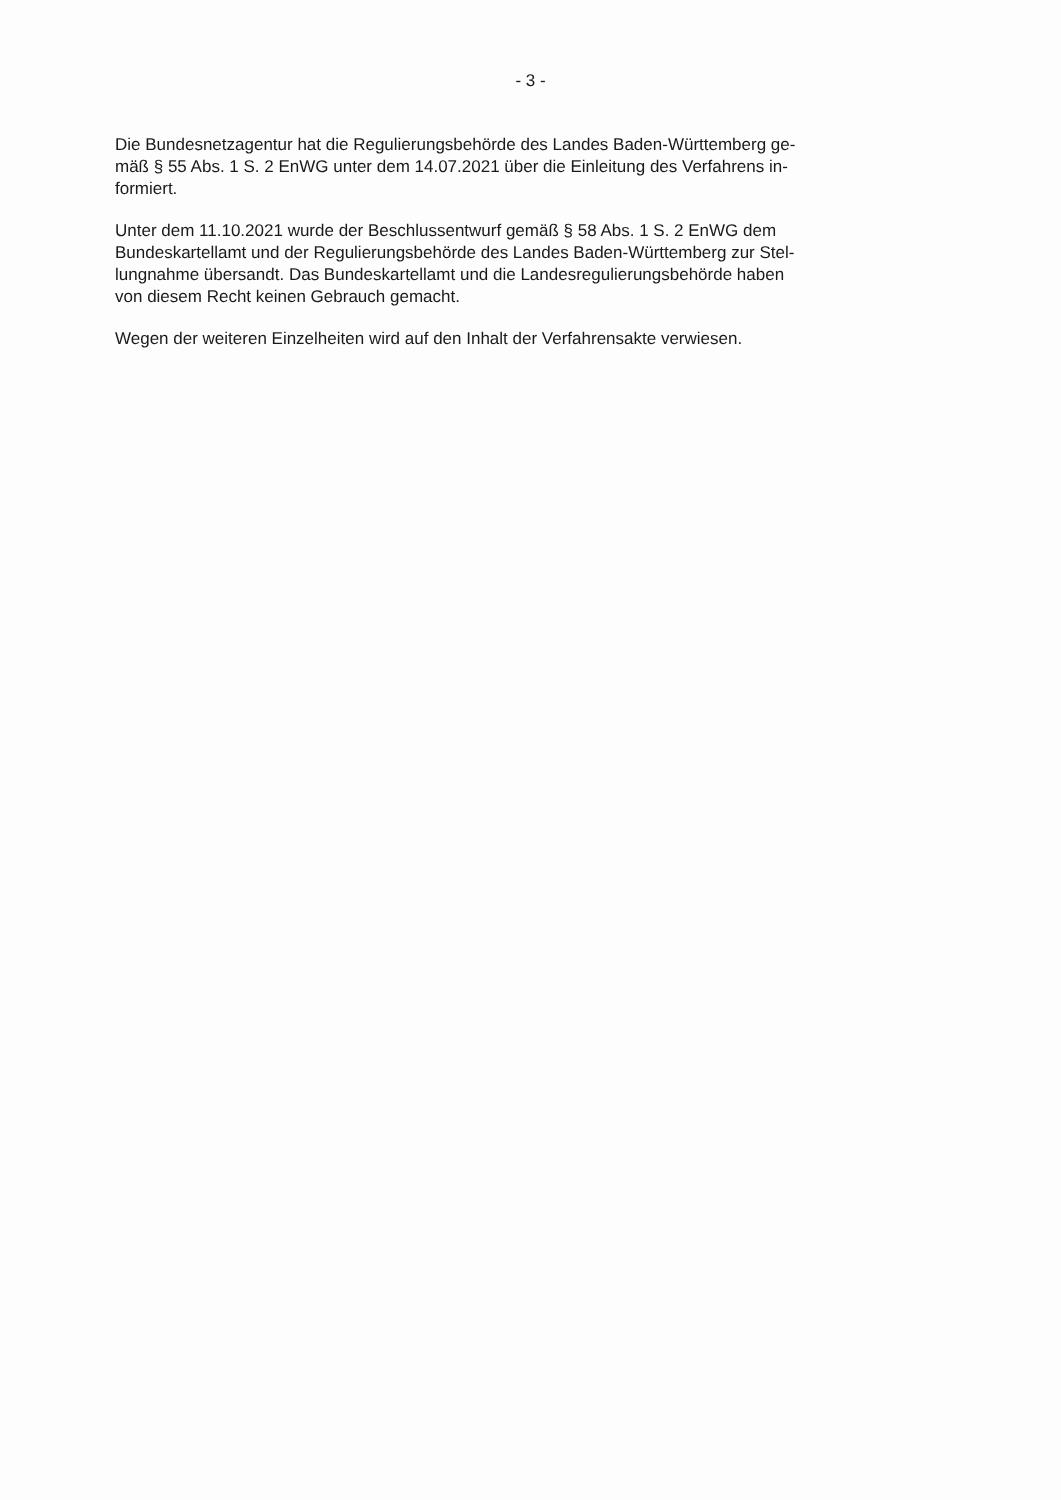- 3 -
Die Bundesnetzagentur hat die Regulierungsbehörde des Landes Baden-Württemberg ge-
mäß § 55 Abs. 1 S. 2 EnWG unter dem 14.07.2021 über die Einleitung des Verfahrens in-
formiert.
Unter dem 11.10.2021 wurde der Beschlussentwurf gemäß § 58 Abs. 1 S. 2 EnWG dem
Bundeskartellamt und der Regulierungsbehörde des Landes Baden-Württemberg zur Stel-
lungnahme übersandt. Das Bundeskartellamt und die Landesregulierungsbehörde haben
von diesem Recht keinen Gebrauch gemacht.
Wegen der weiteren Einzelheiten wird auf den Inhalt der Verfahrensakte verwiesen.